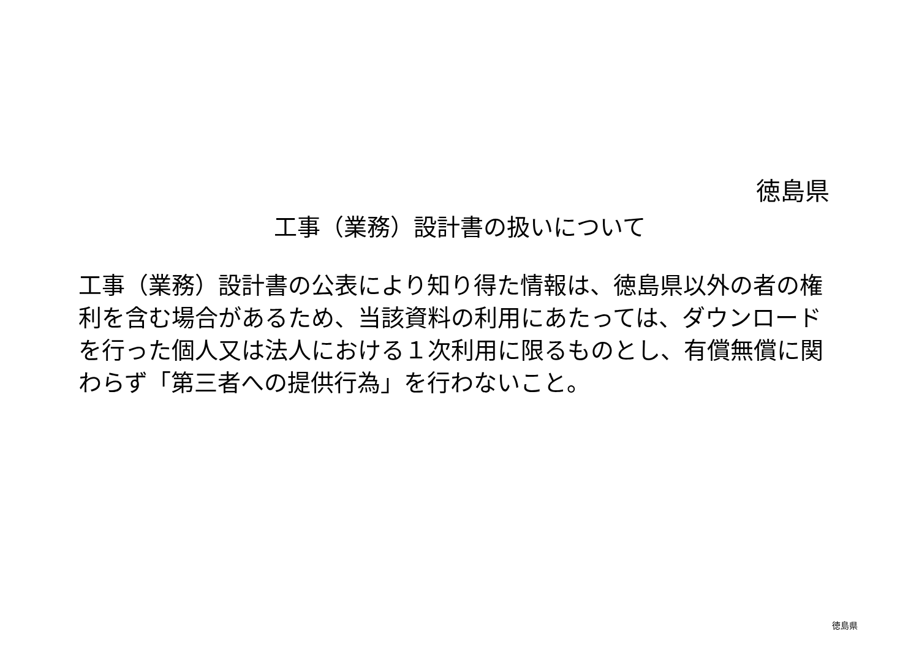徳島県
工事（業務）設計書の扱いについて
工事（業務）設計書の公表により知り得た情報は、徳島県以外の者の権利を含む場合があるため、当該資料の利用にあたっては、ダウンロードを行った個人又は法人における１次利用に限るものとし、有償無償に関わらず「第三者への提供行為」を行わないこと。
徳島県